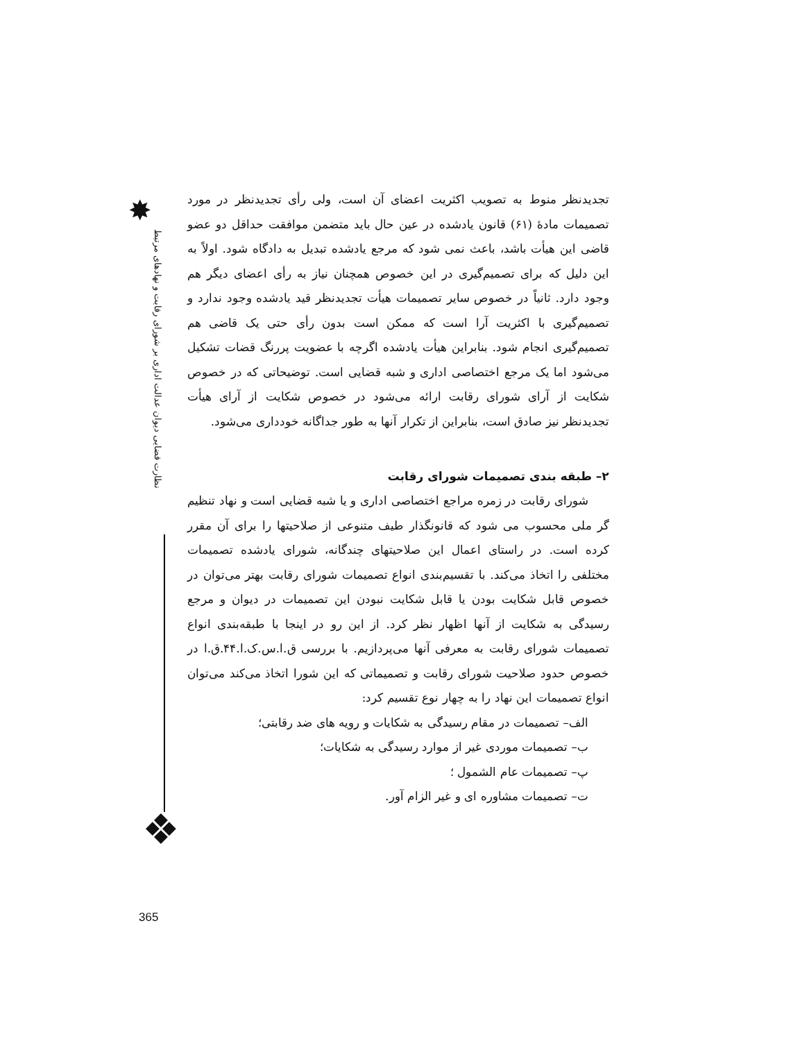✸
نظارت قضایی دیوان عدالت اداری بر شورای رقابت و نهادهای مرتبط
❖
365
تجدیدنظر منوط به تصویب اکثریت اعضای آن است، ولی رأی تجدیدنظر در مورد تصمیمات مادهٔ (۶۱) قانون یادشده در عین حال باید متضمن موافقت حداقل دو عضو قاضی این هیأت باشد، باعث نمی شود که مرجع یادشده تبدیل به دادگاه شود. اولاً به این دلیل که برای تصمیم‌گیری در این خصوص همچنان نیاز به رأی اعضای دیگر هم وجود دارد. ثانیاً در خصوص سایر تصمیمات هیأت تجدیدنظر قید یادشده وجود ندارد و تصمیم‌گیری با اکثریت آرا است که ممکن است بدون رأی حتی یک قاضی هم تصمیم‌گیری انجام شود. بنابراین هیأت یادشده اگرچه با عضویت پررنگ قضات تشکیل می‌شود اما یک مرجع اختصاصی اداری و شبه قضایی است. توضیحاتی که در خصوص شکایت از آرای شورای رقابت ارائه می‌شود در خصوص شکایت از آرای هیأت تجدیدنظر نیز صادق است، بنابراین از تکرار آنها به طور جداگانه خودداری می‌شود.
۲– طبقه بندی تصمیمات شورای رقابت
شورای رقابت در زمره مراجع اختصاصی اداری و یا شبه قضایی است و نهاد تنظیم گر ملی محسوب می شود که قانونگذار طیف متنوعی از صلاحیتها را برای آن مقرر کرده است. در راستای اعمال این صلاحیتهای چندگانه، شورای یادشده تصمیمات مختلفی را اتخاذ می‌کند. با تقسیم‌بندی انواع تصمیمات شورای رقابت بهتر می‌توان در خصوص قابل شکایت بودن یا قابل شکایت نبودن این تصمیمات در دیوان و مرجع رسیدگی به شکایت از آنها اظهار نظر کرد. از این رو در اینجا با طبقه‌بندی انواع تصمیمات شورای رقابت به معرفی آنها می‌پردازیم. با بررسی ق.ا.س.ک.ا.۴۴.ق.ا در خصوص حدود صلاحیت شورای رقابت و تصمیماتی که این شورا اتخاذ می‌کند می‌توان انواع تصمیمات این نهاد را به چهار نوع تقسیم کرد:
الف– تصمیمات در مقام رسیدگی به شکایات و رویه های ضد رقابتی؛
ب– تصمیمات موردی غیر از موارد رسیدگی به شکایات؛
پ– تصمیمات عام الشمول ؛
ت– تصمیمات مشاوره ای و غیر الزام آور.